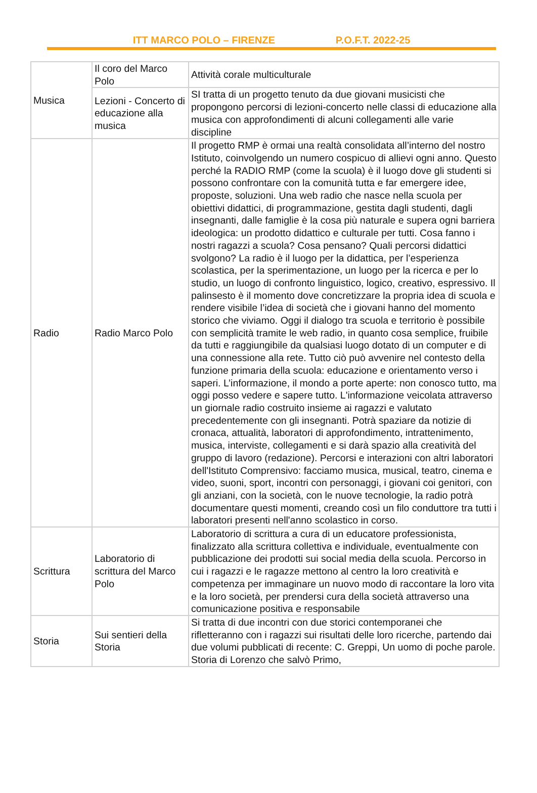ITT MARCO POLO – FIRENZE P.O.F.T. 2022-25
| Musica | Il coro del Marco Polo | Attività corale multiculturale |
| | Lezioni - Concerto di educazione alla musica | SI tratta di un progetto tenuto da due giovani musicisti che propongono percorsi di lezioni-concerto nelle classi di educazione alla musica con approfondimenti di alcuni collegamenti alle varie discipline |
| Radio | Radio Marco Polo | Il progetto RMP è ormai una realtà consolidata all’interno del nostro Istituto, coinvolgendo un numero cospicuo di allievi ogni anno. Questo perché la RADIO RMP (come la scuola) è il luogo dove gli studenti si possono confrontare con la comunità tutta e far emergere idee, proposte, soluzioni. Una web radio che nasce nella scuola per obiettivi didattici, di programmazione, gestita dagli studenti, dagli insegnanti, dalle famiglie è la cosa più naturale e supera ogni barriera ideologica: un prodotto didattico e culturale per tutti. Cosa fanno i nostri ragazzi a scuola? Cosa pensano? Quali percorsi didattici svolgono? La radio è il luogo per la didattica, per l’esperienza scolastica, per la sperimentazione, un luogo per la ricerca e per lo studio, un luogo di confronto linguistico, logico, creativo, espressivo. Il palinsesto è il momento dove concretizzare la propria idea di scuola e rendere visibile l’idea di società che i giovani hanno del momento storico che viviamo. Oggi il dialogo tra scuola e territorio è possibile con semplicità tramite le web radio, in quanto cosa semplice, fruibile da tutti e raggiungibile da qualsiasi luogo dotato di un computer e di una connessione alla rete. Tutto ciò può avvenire nel contesto della funzione primaria della scuola: educazione e orientamento verso i saperi. L’informazione, il mondo a porte aperte: non conosco tutto, ma oggi posso vedere e sapere tutto. L'informazione veicolata attraverso un giornale radio costruito insieme ai ragazzi e valutato precedentemente con gli insegnanti. Potrà spaziare da notizie di cronaca, attualità, laboratori di approfondimento, intrattenimento, musica, interviste, collegamenti e si darà spazio alla creatività del gruppo di lavoro (redazione). Percorsi e interazioni con altri laboratori dell'Istituto Comprensivo: facciamo musica, musical, teatro, cinema e video, suoni, sport, incontri con personaggi, i giovani coi genitori, con gli anziani, con la società, con le nuove tecnologie, la radio potrà documentare questi momenti, creando così un filo conduttore tra tutti i laboratori presenti nell'anno scolastico in corso. |
| Scrittura | Laboratorio di scrittura del Marco Polo | Laboratorio di scrittura a cura di un educatore professionista, finalizzato alla scrittura collettiva e individuale, eventualmente con pubblicazione dei prodotti sui social media della scuola. Percorso in cui i ragazzi e le ragazze mettono al centro la loro creatività e competenza per immaginare un nuovo modo di raccontare la loro vita e la loro società, per prendersi cura della società attraverso una comunicazione positiva e responsabile |
| Storia | Sui sentieri della Storia | Si tratta di due incontri con due storici contemporanei che rifletteranno con i ragazzi sui risultati delle loro ricerche, partendo dai due volumi pubblicati di recente: C. Greppi, Un uomo di poche parole. Storia di Lorenzo che salvò Primo, |